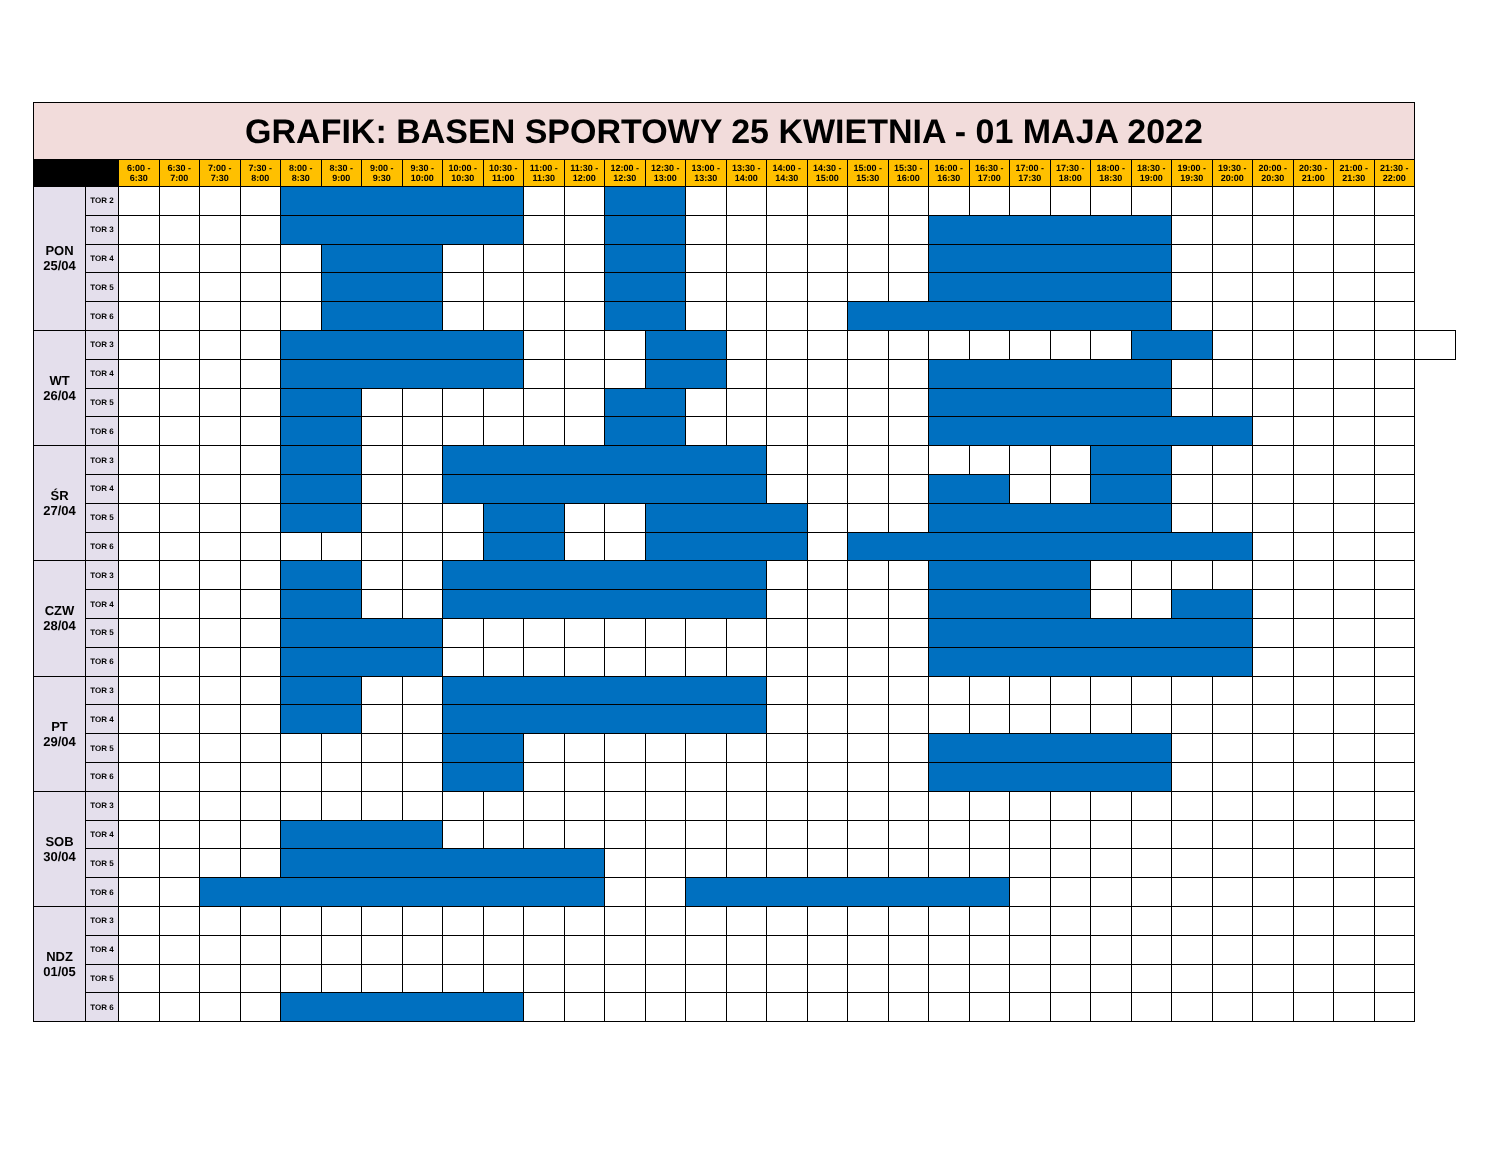| GRAFIK: BASEN SPORTOWY 25 KWIETNIA - 01 MAJA 2022 | | | | | | | | | | | | | | | | | | | | | | | | | | | | | | | | | | |
| | | 6:00 - 6:30 | 6:30 - 7:00 | 7:00 - 7:30 | 7:30 - 8:00 | 8:00 - 8:30 | 8:30 - 9:00 | 9:00 - 9:30 | 9:30 - 10:00 | 10:00 - 10:30 | 10:30 - 11:00 | 11:00 - 11:30 | 11:30 - 12:00 | 12:00 - 12:30 | 12:30 - 13:00 | 13:00 - 13:30 | 13:30 - 14:00 | 14:00 - 14:30 | 14:30 - 15:00 | 15:00 - 15:30 | 15:30 - 16:00 | 16:00 - 16:30 | 16:30 - 17:00 | 17:00 - 17:30 | 17:30 - 18:00 | 18:00 - 18:30 | 18:30 - 19:00 | 19:00 - 19:30 | 19:30 - 20:00 | 20:00 - 20:30 | 20:30 - 21:00 | 21:00 - 21:30 | 21:30 - 22:00 | |
| PON 25/04 | TOR 2 | | | | | | | | | | | | | | | | | | | | | | | | | | | | | | | | | |
| | TOR 3 | | | | | | | | | | | | | | | | | | | | | | | | | | | | | | | | | |
| | TOR 4 | | | | | | | | | | | | | | | | | | | | | | | | | | | | | | | | | |
| | TOR 5 | | | | | | | | | | | | | | | | | | | | | | | | | | | | | | | | | |
| | TOR 6 | | | | | | | | | | | | | | | | | | | | | | | | | | | | | | | | | |
| WT 26/04 | TOR 3 | | | | | | | | | | | | | | | | | | | | | | | | | | | | | | | | | |
| | TOR 4 | | | | | | | | | | | | | | | | | | | | | | | | | | | | | | | | | |
| | TOR 5 | | | | | | | | | | | | | | | | | | | | | | | | | | | | | | | | | |
| | TOR 6 | | | | | | | | | | | | | | | | | | | | | | | | | | | | | | | | | |
| ŚR 27/04 | TOR 3 | | | | | | | | | | | | | | | | | | | | | | | | | | | | | | | | | |
| | TOR 4 | | | | | | | | | | | | | | | | | | | | | | | | | | | | | | | | | |
| | TOR 5 | | | | | | | | | | | | | | | | | | | | | | | | | | | | | | | | | |
| | TOR 6 | | | | | | | | | | | | | | | | | | | | | | | | | | | | | | | | | |
| CZW 28/04 | TOR 3 | | | | | | | | | | | | | | | | | | | | | | | | | | | | | | | | | |
| | TOR 4 | | | | | | | | | | | | | | | | | | | | | | | | | | | | | | | | | |
| | TOR 5 | | | | | | | | | | | | | | | | | | | | | | | | | | | | | | | | | |
| | TOR 6 | | | | | | | | | | | | | | | | | | | | | | | | | | | | | | | | | |
| PT 29/04 | TOR 3 | | | | | | | | | | | | | | | | | | | | | | | | | | | | | | | | | |
| | TOR 4 | | | | | | | | | | | | | | | | | | | | | | | | | | | | | | | | | |
| | TOR 5 | | | | | | | | | | | | | | | | | | | | | | | | | | | | | | | | | |
| | TOR 6 | | | | | | | | | | | | | | | | | | | | | | | | | | | | | | | | | |
| SOB 30/04 | TOR 3 | | | | | | | | | | | | | | | | | | | | | | | | | | | | | | | | | |
| | TOR 4 | | | | | | | | | | | | | | | | | | | | | | | | | | | | | | | | | |
| | TOR 5 | | | | | | | | | | | | | | | | | | | | | | | | | | | | | | | | | |
| | TOR 6 | | | | | | | | | | | | | | | | | | | | | | | | | | | | | | | | | |
| NDZ 01/05 | TOR 3 | | | | | | | | | | | | | | | | | | | | | | | | | | | | | | | | | |
| | TOR 4 | | | | | | | | | | | | | | | | | | | | | | | | | | | | | | | | | |
| | TOR 5 | | | | | | | | | | | | | | | | | | | | | | | | | | | | | | | | | |
| | TOR 6 | | | | | | | | | | | | | | | | | | | | | | | | | | | | | | | | | |